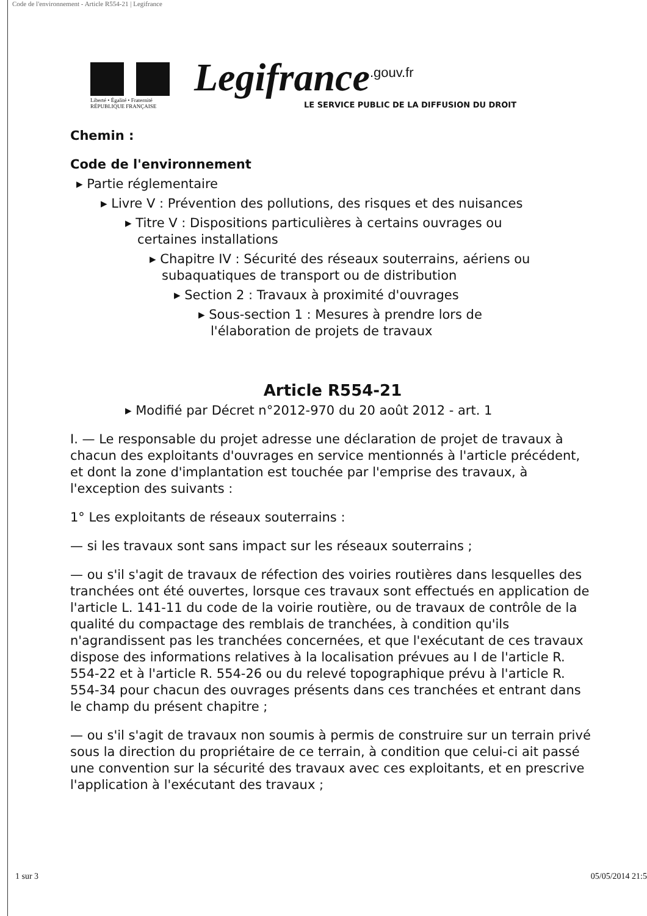Code de l'environnement - Article R554-21 | Legifrance
Liberté • Égalité • Fraternité
RÉPUBLIQUE FRANÇAISE
Legifrance<sup>.gouv.fr</sup>
LE SERVICE PUBLIC DE LA DIFFUSION DU DROIT
Chemin :
Code de l'environnement
▸ Partie réglementaire
▸ Livre V : Prévention des pollutions, des risques et des nuisances
▸ Titre V : Dispositions particulières à certains ouvrages ou
certaines installations
▸ Chapitre IV : Sécurité des réseaux souterrains, aériens ou
subaquatiques de transport ou de distribution
▸ Section 2 : Travaux à proximité d'ouvrages
▸ Sous-section 1 : Mesures à prendre lors de
l'élaboration de projets de travaux
Article R554-21
▸ Modifié par Décret n°2012-970 du 20 août 2012 - art. 1
I. — Le responsable du projet adresse une déclaration de projet de travaux à chacun des exploitants d'ouvrages en service mentionnés à l'article précédent, et dont la zone d'implantation est touchée par l'emprise des travaux, à l'exception des suivants :
1° Les exploitants de réseaux souterrains :
— si les travaux sont sans impact sur les réseaux souterrains ;
— ou s'il s'agit de travaux de réfection des voiries routières dans lesquelles des tranchées ont été ouvertes, lorsque ces travaux sont effectués en application de l'article L. 141-11 du code de la voirie routière, ou de travaux de contrôle de la qualité du compactage des remblais de tranchées, à condition qu'ils n'agrandissent pas les tranchées concernées, et que l'exécutant de ces travaux dispose des informations relatives à la localisation prévues au I de l'article R. 554-22 et à l'article R. 554-26 ou du relevé topographique prévu à l'article R. 554-34 pour chacun des ouvrages présents dans ces tranchées et entrant dans le champ du présent chapitre ;
— ou s'il s'agit de travaux non soumis à permis de construire sur un terrain privé sous la direction du propriétaire de ce terrain, à condition que celui-ci ait passé une convention sur la sécurité des travaux avec ces exploitants, et en prescrive l'application à l'exécutant des travaux ;
1 sur 3 05/05/2014 21:5